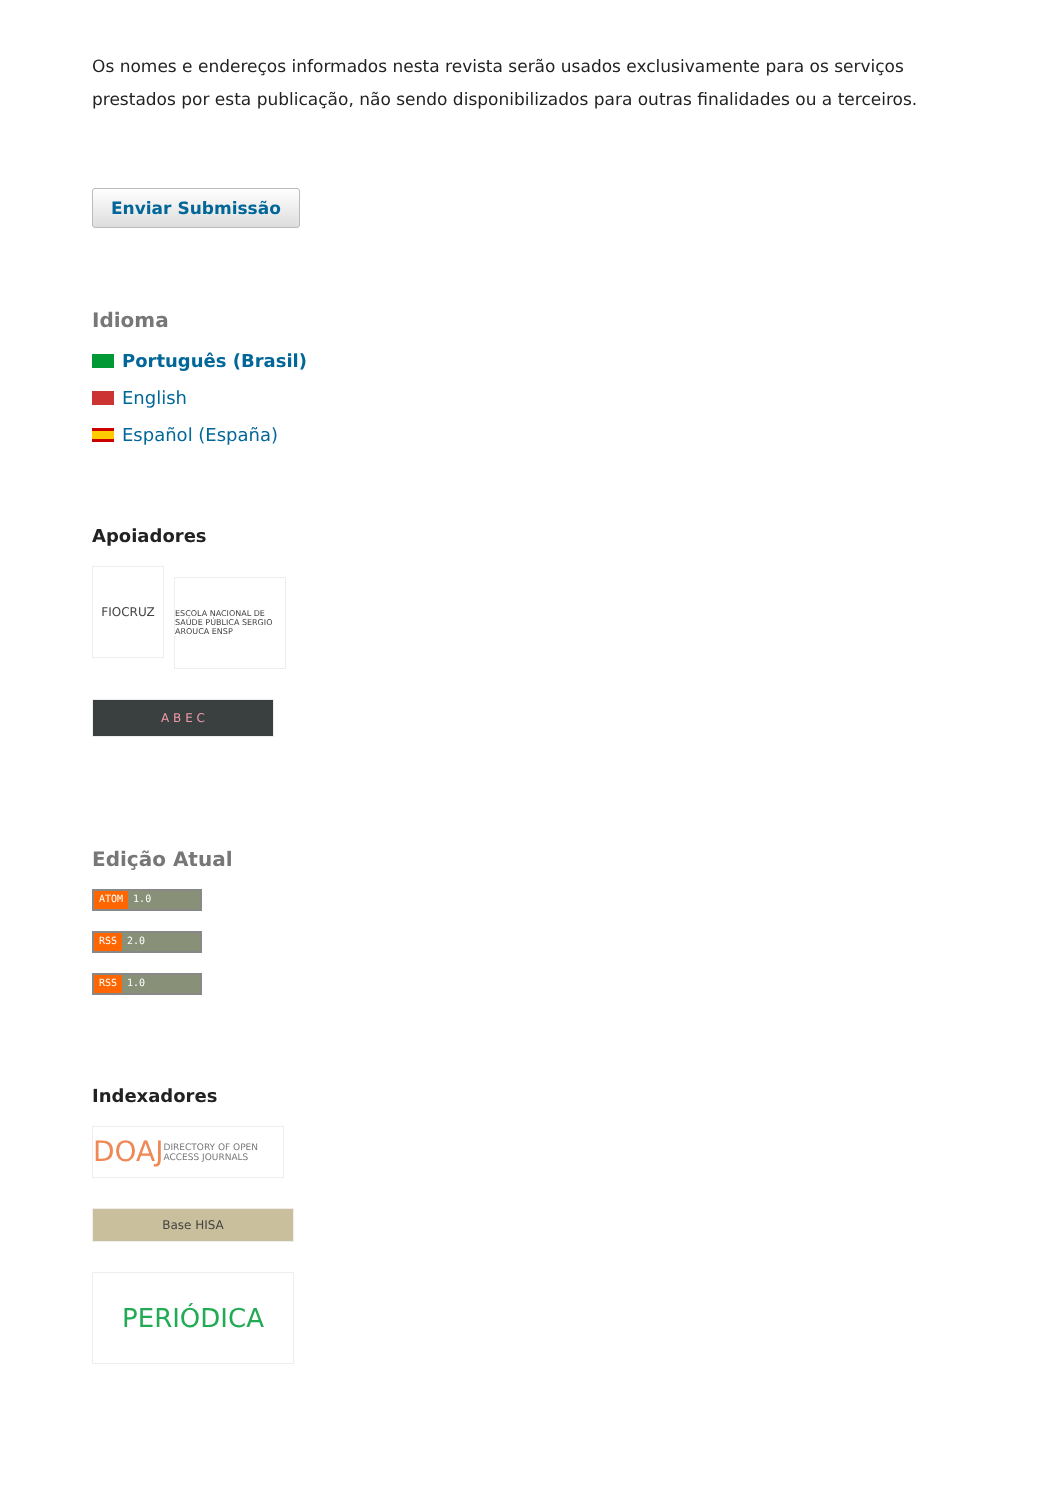Os nomes e endereços informados nesta revista serão usados exclusivamente para os serviços prestados por esta publicação, não sendo disponibilizados para outras finalidades ou a terceiros.
Enviar Submissão
Idioma
Português (Brasil)
English
Español (España)
Apoiadores
FIOCRUZ ESCOLA NACIONAL DE SAÚDE PÚBLICA SERGIO AROUCA ENSP
A B E C
Edição Atual
ATOM 1.0
RSS 2.0
RSS 1.0
Indexadores
DOAJ DIRECTORY OF OPEN ACCESS JOURNALS
Base HISA
PERIÓDICA